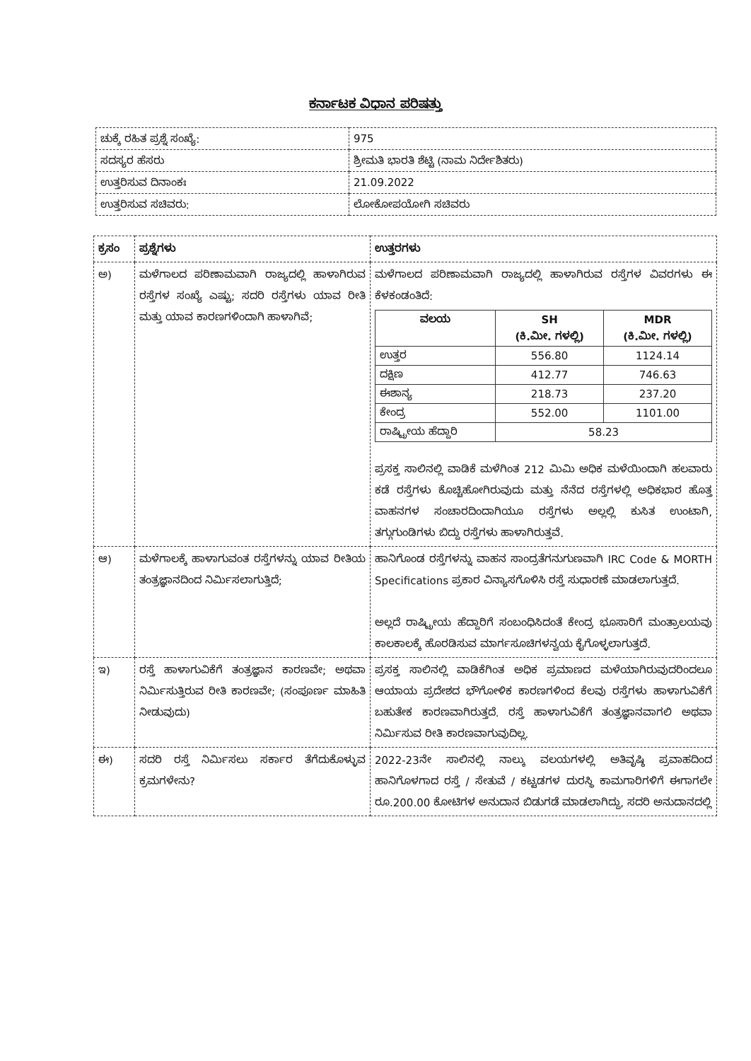ಕರ್ನಾಟಕ ವಿಧಾನ ಪರಿಷತ್ತು
| ಚುಕ್ಕೆ ರಹಿತ ಪ್ರಶ್ನೆ ಸಂಖ್ಯೆ: | 975 |
| ಸದಸ್ಯರ ಹೆಸರು | ಶ್ರೀಮತಿ ಭಾರತಿ ಶೆಟ್ಟಿ (ನಾಮ ನಿರ್ದೇಶಿತರು) |
| ಉತ್ತರಿಸುವ ದಿನಾಂಕಃ | 21.09.2022 |
| ಉತ್ತರಿಸುವ ಸಚಿವರು: | ಲೋಕೋಪಯೋಗಿ ಸಚಿವರು |
| ಕ್ರಸಂ | ಪ್ರಶ್ನೆಗಳು | ಉತ್ತರಗಳು |
| --- | --- | --- |
| ಅ) | ಮಳೆಗಾಲದ ಪರಿಣಾಮವಾಗಿ ರಾಜ್ಯದಲ್ಲಿ ಹಾಳಾಗಿರುವ ರಸ್ತೆಗಳ ಸಂಖ್ಯೆ ಎಷ್ಟು; ಸದರಿ ರಸ್ತೆಗಳು ಯಾವ ರೀತಿ ಮತ್ತು ಯಾವ ಕಾರಣಗಳಿಂದಾಗಿ ಹಾಳಾಗಿವೆ; | ಮಳೆಗಾಲದ ಪರಿಣಾಮವಾಗಿ ರಾಜ್ಯದಲ್ಲಿ ಹಾಳಾಗಿರುವ ರಸ್ತೆಗಳ ವಿವರಗಳು ಈ ಕೆಳಕಂಡಂತಿದೆ: / ವಲಯ / SH (ಕಿ.ಮೀ. ಗಳಲ್ಲಿ) / MDR (ಕಿ.ಮೀ. ಗಳಲ್ಲಿ) / / --- / --- / --- / / ಉತ್ತರ / 556.80 / 1124.14 / / ದಕ್ಷಿಣ / 412.77 / 746.63 / / ಈಶಾನ್ಯ / 218.73 / 237.20 / / ಕೇಂದ್ರ / 552.00 / 1101.00 / / ರಾಷ್ಟ್ರೀಯ ಹೆದ್ದಾರಿ / 58.23 / / ಪ್ರಸಕ್ತ ಸಾಲಿನಲ್ಲಿ ವಾಡಿಕೆ ಮಳೆಗಿಂತ 212 ಮಿಮಿ ಅಧಿಕ ಮಳೆಯಿಂದಾಗಿ ಹಲವಾರು ಕಡೆ ರಸ್ತೆಗಳು ಕೊಚ್ಚಿಹೋಗಿರುವುದು ಮತ್ತು ನೆನೆದ ರಸ್ತೆಗಳಲ್ಲಿ ಅಧಿಕಭಾರ ಹೊತ್ತ ವಾಹನಗಳ ಸಂಚಾರದಿಂದಾಗಿಯೂ ರಸ್ತೆಗಳು ಅಲ್ಲಲ್ಲಿ ಕುಸಿತ ಉಂಟಾಗಿ, ತಗ್ಗುಗುಂಡಿಗಳು ಬಿದ್ದು ರಸ್ತೆಗಳು ಹಾಳಾಗಿರುತ್ತವೆ. |
| ಆ) | ಮಳೆಗಾಲಕ್ಕೆ ಹಾಳಾಗುವಂತ ರಸ್ತೆಗಳನ್ನು ಯಾವ ರೀತಿಯ ತಂತ್ರಜ್ಞಾನದಿಂದ ನಿರ್ಮಿಸಲಾಗುತ್ತಿದೆ; | ಹಾನಿಗೊಂಡ ರಸ್ತೆಗಳನ್ನು ವಾಹನ ಸಾಂದ್ರತೆಗನುಗುಣವಾಗಿ IRC Code & MORTH Specifications ಪ್ರಕಾರ ವಿನ್ಯಾಸಗೊಳಿಸಿ ರಸ್ತೆ ಸುಧಾರಣೆ ಮಾಡಲಾಗುತ್ತದೆ. ಅಲ್ಲದೆ ರಾಷ್ಟ್ರೀಯ ಹೆದ್ದಾರಿಗೆ ಸಂಬಂಧಿಸಿದಂತೆ ಕೇಂದ್ರ ಭೂಸಾರಿಗೆ ಮಂತ್ರಾಲಯವು ಕಾಲಕಾಲಕ್ಕೆ ಹೊರಡಿಸುವ ಮಾರ್ಗಸೂಚಿಗಳನ್ವಯ ಕೈಗೊಳ್ಳಲಾಗುತ್ತದೆ. |
| ಇ) | ರಸ್ತೆ ಹಾಳಾಗುವಿಕೆಗೆ ತಂತ್ರಜ್ಞಾನ ಕಾರಣವೇ; ಅಥವಾ ನಿರ್ಮಿಸುತ್ತಿರುವ ರೀತಿ ಕಾರಣವೇ; (ಸಂಪೂರ್ಣ ಮಾಹಿತಿ ನೀಡುವುದು) | ಪ್ರಸಕ್ತ ಸಾಲಿನಲ್ಲಿ ವಾಡಿಕೆಗಿಂತ ಅಧಿಕ ಪ್ರಮಾಣದ ಮಳೆಯಾಗಿರುವುದರಿಂದಲೂ ಆಯಾಯ ಪ್ರದೇಶದ ಭೌಗೋಳಿಕ ಕಾರಣಗಳಿಂದ ಕೆಲವು ರಸ್ತೆಗಳು ಹಾಳಾಗುವಿಕೆಗೆ ಬಹುತೇಕ ಕಾರಣವಾಗಿರುತ್ತದೆ. ರಸ್ತೆ ಹಾಳಾಗುವಿಕೆಗೆ ತಂತ್ರಜ್ಞಾನವಾಗಲಿ ಅಥವಾ ನಿರ್ಮಿಸುವ ರೀತಿ ಕಾರಣವಾಗುವುದಿಲ್ಲ. |
| ಈ) | ಸದರಿ ರಸ್ತೆ ನಿರ್ಮಿಸಲು ಸರ್ಕಾರ ತೆಗೆದುಕೊಳ್ಳುವ ಕ್ರಮಗಳೇನು? | 2022-23ನೇ ಸಾಲಿನಲ್ಲಿ ನಾಲ್ಕು ವಲಯಗಳಲ್ಲಿ ಅತಿವೃಷ್ಠಿ ಪ್ರವಾಹದಿಂದ ಹಾನಿಗೊಳಗಾದ ರಸ್ತೆ / ಸೇತುವೆ / ಕಟ್ಟಡಗಳ ದುರಸ್ಥಿ ಕಾಮಗಾರಿಗಳಿಗೆ ಈಗಾಗಲೇ ರೂ.200.00 ಕೋಟಿಗಳ ಅನುದಾನ ಬಿಡುಗಡೆ ಮಾಡಲಾಗಿದ್ದು, ಸದರಿ ಅನುದಾನದಲ್ಲಿ |